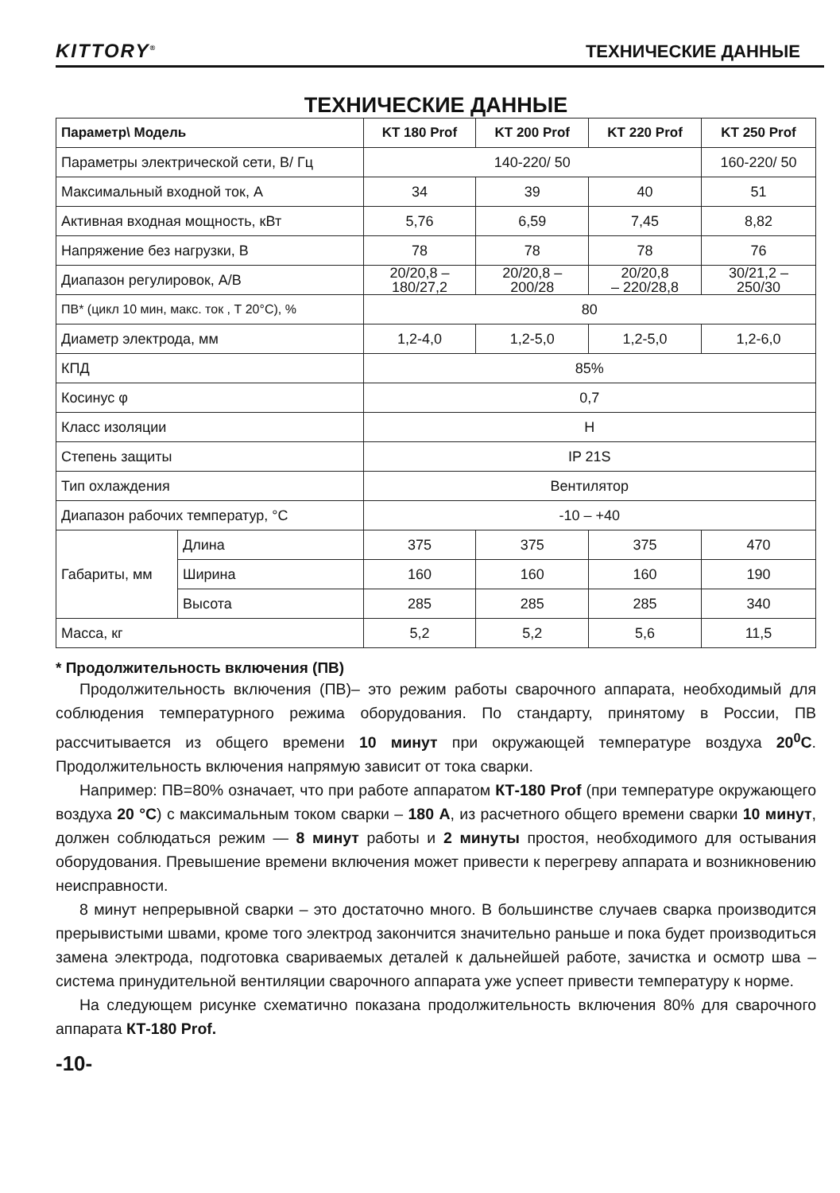KITTORY<sup>®</sup> ТЕХНИЧЕСКИЕ ДАННЫЕ
ТЕХНИЧЕСКИЕ ДАННЫЕ
| Параметр\ Модель | | KT 180 Prof | KT 200 Prof | KT 220 Prof | KT 250 Prof |
| --- | --- | --- | --- | --- | --- |
| Параметры электрической сети, В/ Гц | | 140-220/ 50 | | | 160-220/ 50 |
| Максимальный входной ток, А | | 34 | 39 | 40 | 51 |
| Активная входная мощность, кВт | | 5,76 | 6,59 | 7,45 | 8,82 |
| Напряжение без нагрузки, В | | 78 | 78 | 78 | 76 |
| Диапазон регулировок, А/В | | 20/20,8 – 180/27,2 | 20/20,8 – 200/28 | 20/20,8 – 220/28,8 | 30/21,2 – 250/30 |
| ПВ* (цикл 10 мин, макс. ток , Т 20°С), % | | 80 | | | |
| Диаметр электрода, мм | | 1,2-4,0 | 1,2-5,0 | 1,2-5,0 | 1,2-6,0 |
| КПД | | 85% | | | |
| Косинус φ | | 0,7 | | | |
| Класс изоляции | | H | | | |
| Степень защиты | | IP 21S | | | |
| Тип охлаждения | | Вентилятор | | | |
| Диапазон рабочих температур, °С | | -10 – +40 | | | |
| Габариты, мм | Длина | 375 | 375 | 375 | 470 |
| | Ширина | 160 | 160 | 160 | 190 |
| | Высота | 285 | 285 | 285 | 340 |
| Масса, кг | | 5,2 | 5,2 | 5,6 | 11,5 |
* Продолжительность включения (ПВ)
Продолжительность включения (ПВ)– это режим работы сварочного аппарата, необходимый для соблюдения температурного режима оборудования. По стандарту, принятому в России, ПВ рассчитывается из общего времени 10 минут при окружающей температуре воздуха 20<sup>0</sup>С. Продолжительность включения напрямую зависит от тока сварки.
Например: ПВ=80% означает, что при работе аппаратом КТ-180 Prof (при температуре окружающего воздуха 20 °С) с максимальным током сварки – 180 А, из расчетного общего времени сварки 10 минут, должен соблюдаться режим — 8 минут работы и 2 минуты простоя, необходимого для остывания оборудования. Превышение времени включения может привести к перегреву аппарата и возникновению неисправности.
8 минут непрерывной сварки – это достаточно много. В большинстве случаев сварка производится прерывистыми швами, кроме того электрод закончится значительно раньше и пока будет производиться замена электрода, подготовка свариваемых деталей к дальнейшей работе, зачистка и осмотр шва – система принудительной вентиляции сварочного аппарата уже успеет привести температуру к норме.
На следующем рисунке схематично показана продолжительность включения 80% для сварочного аппарата КТ-180 Prof.
-10-